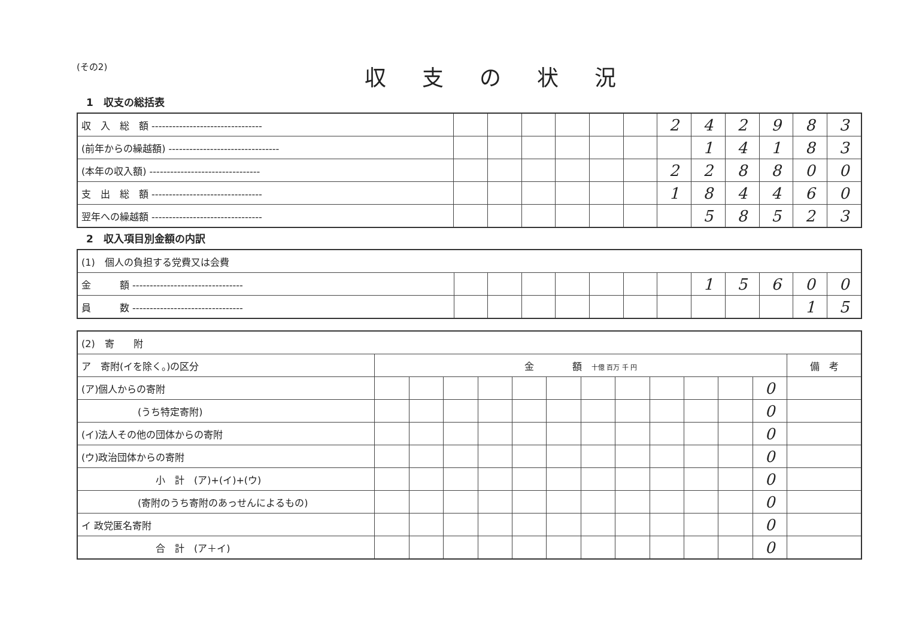(その2)
収支の状況
1　収支の総括表
| 収 入 総 額 -------------------------------- | | | | | | | 2 | 4 | 2 | 9 | 8 | 3 |
| (前年からの繰越額) -------------------------------- | | | | | | | | 1 | 4 | 1 | 8 | 3 |
| (本年の収入額) -------------------------------- | | | | | | | 2 | 2 | 8 | 8 | 0 | 0 |
| 支 出 総 額 -------------------------------- | | | | | | | 1 | 8 | 4 | 4 | 6 | 0 |
| 翌年への繰越額 -------------------------------- | | | | | | | | 5 | 8 | 5 | 2 | 3 |
2　収入項目別金額の内訳
| (1) 個人の負担する党費又は会費 | | | | | | | | | | | | |
| 金 額 -------------------------------- | | | | | | | | 1 | 5 | 6 | 0 | 0 |
| 員 数 -------------------------------- | | | | | | | | | | | 1 | 5 |
| (2) 寄 附 | | | | | | | | | | | | | |
| ア 寄附(イを除く。)の区分 | 金 額 十億 百万 千 円 | | | | | | | | | | | | 備 考 |
| (ア)個人からの寄附 | | | | | | | | | | | | 0 | |
| (うち特定寄附) | | | | | | | | | | | | 0 | |
| (イ)法人その他の団体からの寄附 | | | | | | | | | | | | 0 | |
| (ウ)政治団体からの寄附 | | | | | | | | | | | | 0 | |
| 小 計 (ア)+(イ)+(ウ) | | | | | | | | | | | | 0 | |
| (寄附のうち寄附のあっせんによるもの) | | | | | | | | | | | | 0 | |
| イ 政党匿名寄附 | | | | | | | | | | | | 0 | |
| 合 計 (ア＋イ) | | | | | | | | | | | | 0 | |